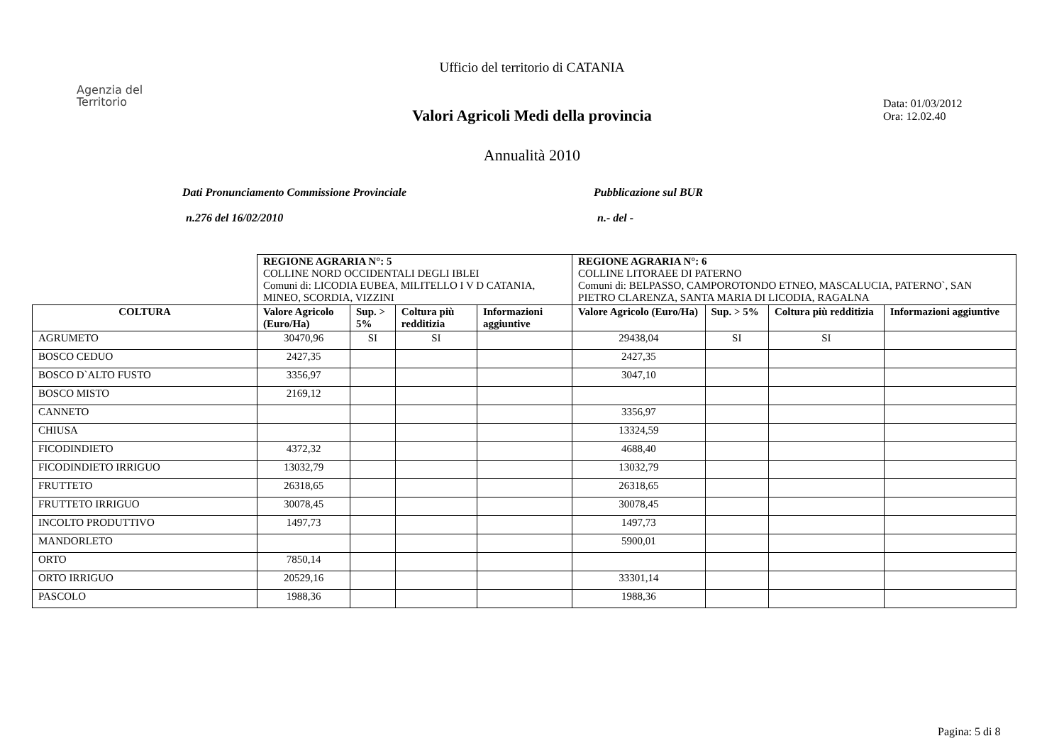Ufficio del territorio di CATANIA
Agenzia del
Territorio
Data: 01/03/2012
Ora: 12.02.40
Valori Agricoli Medi della provincia
Annualità 2010
Dati Pronunciamento Commissione Provinciale Pubblicazione sul BUR
n.276 del 16/02/2010 n.- del -
| | REGIONE AGRARIA N°: 5 COLLINE NORD OCCIDENTALI DEGLI IBLEI Comuni di: LICODIA EUBEA, MILITELLO I V D CATANIA, MINEO, SCORDIA, VIZZINI | | | | REGIONE AGRARIA N°: 6 COLLINE LITORAEE DI PATERNO Comuni di: BELPASSO, CAMPOROTONDO ETNEO, MASCALUCIA, PATERNO`, SAN PIETRO CLARENZA, SANTA MARIA DI LICODIA, RAGALNA | | | |
| --- | --- | --- | --- | --- | --- | --- | --- | --- |
| COLTURA | Valore Agricolo (Euro/Ha) | Sup. > 5% | Coltura più redditizia | Informazioni aggiuntive | Valore Agricolo (Euro/Ha) | Sup. > 5% | Coltura più redditizia | Informazioni aggiuntive |
| AGRUMETO | 30470,96 | SI | SI | | 29438,04 | SI | SI | |
| BOSCO CEDUO | 2427,35 | | | | 2427,35 | | | |
| BOSCO D`ALTO FUSTO | 3356,97 | | | | 3047,10 | | | |
| BOSCO MISTO | 2169,12 | | | | | | | |
| CANNETO | | | | | 3356,97 | | | |
| CHIUSA | | | | | 13324,59 | | | |
| FICODINDIETO | 4372,32 | | | | 4688,40 | | | |
| FICODINDIETO IRRIGUO | 13032,79 | | | | 13032,79 | | | |
| FRUTTETO | 26318,65 | | | | 26318,65 | | | |
| FRUTTETO IRRIGUO | 30078,45 | | | | 30078,45 | | | |
| INCOLTO PRODUTTIVO | 1497,73 | | | | 1497,73 | | | |
| MANDORLETO | | | | | 5900,01 | | | |
| ORTO | 7850,14 | | | | | | | |
| ORTO IRRIGUO | 20529,16 | | | | 33301,14 | | | |
| PASCOLO | 1988,36 | | | | 1988,36 | | | |
Pagina: 5 di 8